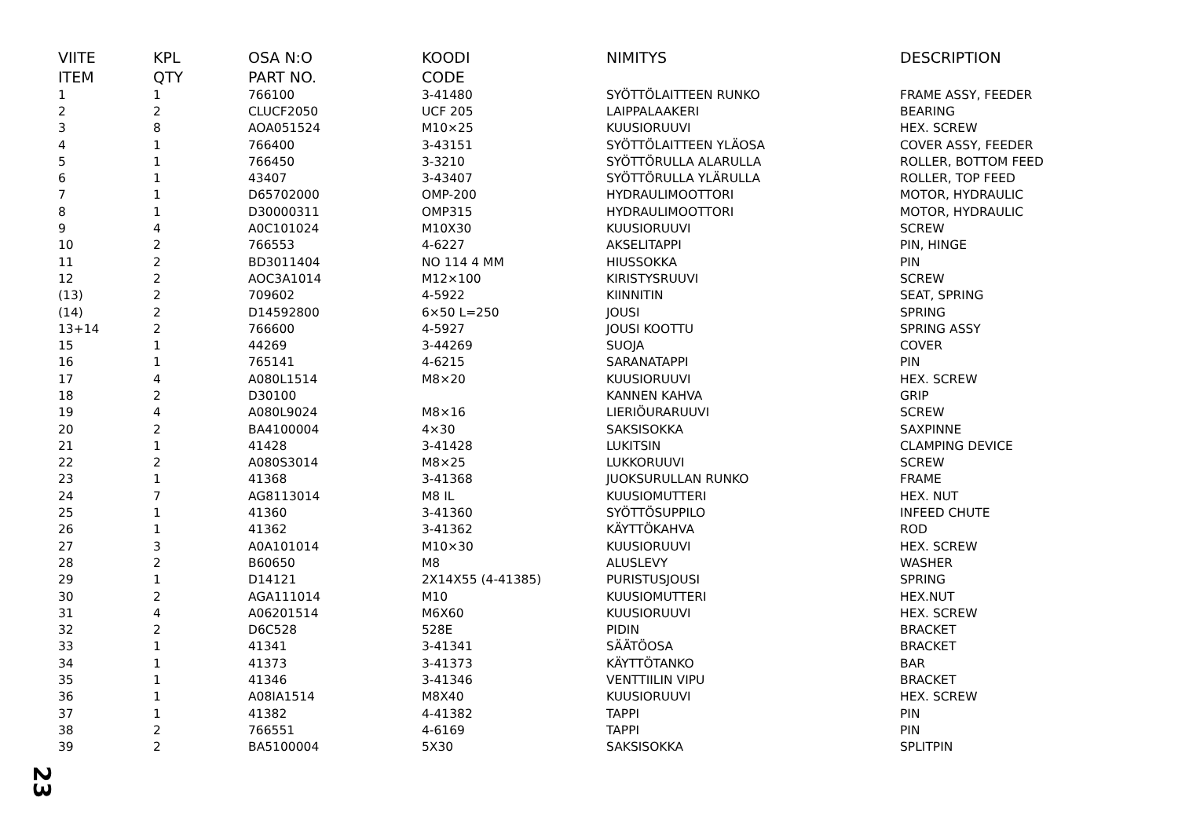| VIITE | KPL | OSA N:O | KOODI | NIMITYS | DESCRIPTION |
| --- | --- | --- | --- | --- | --- |
| ITEM | QTY | PART NO. | CODE | | |
| 1 | 1 | 766100 | 3-41480 | SYÖTTÖLAITTEEN RUNKO | FRAME ASSY, FEEDER |
| 2 | 2 | CLUCF2050 | UCF 205 | LAIPPALAAKERI | BEARING |
| 3 | 8 | AOA051524 | M10×25 | KUUSIORUUVI | HEX. SCREW |
| 4 | 1 | 766400 | 3-43151 | SYÖTTÖLAITTEEN YLÄOSA | COVER ASSY, FEEDER |
| 5 | 1 | 766450 | 3-3210 | SYÖTTÖRULLA ALARULLA | ROLLER, BOTTOM FEED |
| 6 | 1 | 43407 | 3-43407 | SYÖTTÖRULLA YLÄRULLA | ROLLER, TOP FEED |
| 7 | 1 | D65702000 | OMP-200 | HYDRAULIMOOTTORI | MOTOR, HYDRAULIC |
| 8 | 1 | D30000311 | OMP315 | HYDRAULIMOOTTORI | MOTOR, HYDRAULIC |
| 9 | 4 | A0C101024 | M10X30 | KUUSIORUUVI | SCREW |
| 10 | 2 | 766553 | 4-6227 | AKSELITAPPI | PIN, HINGE |
| 11 | 2 | BD3011404 | NO 114 4 MM | HIUSSOKKA | PIN |
| 12 | 2 | AOC3A1014 | M12×100 | KIRISTYSRUUVI | SCREW |
| (13) | 2 | 709602 | 4-5922 | KIINNITIN | SEAT, SPRING |
| (14) | 2 | D14592800 | 6×50 L=250 | JOUSI | SPRING |
| 13+14 | 2 | 766600 | 4-5927 | JOUSI KOOTTU | SPRING ASSY |
| 15 | 1 | 44269 | 3-44269 | SUOJA | COVER |
| 16 | 1 | 765141 | 4-6215 | SARANATAPPI | PIN |
| 17 | 4 | A080L1514 | M8×20 | KUUSIORUUVI | HEX. SCREW |
| 18 | 2 | D30100 | | KANNEN KAHVA | GRIP |
| 19 | 4 | A080L9024 | M8×16 | LIERIÖURARUUVI | SCREW |
| 20 | 2 | BA4100004 | 4×30 | SAKSISOKKA | SAXPINNE |
| 21 | 1 | 41428 | 3-41428 | LUKITSIN | CLAMPING DEVICE |
| 22 | 2 | A080S3014 | M8×25 | LUKKORUUVI | SCREW |
| 23 | 1 | 41368 | 3-41368 | JUOKSURULLAN RUNKO | FRAME |
| 24 | 7 | AG8113014 | M8 IL | KUUSIOMUTTERI | HEX. NUT |
| 25 | 1 | 41360 | 3-41360 | SYÖTTÖSUPPILO | INFEED CHUTE |
| 26 | 1 | 41362 | 3-41362 | KÄYTTÖKAHVA | ROD |
| 27 | 3 | A0A101014 | M10×30 | KUUSIORUUVI | HEX. SCREW |
| 28 | 2 | B60650 | M8 | ALUSLEVY | WASHER |
| 29 | 1 | D14121 | 2X14X55 (4-41385) | PURISTUSJOUSI | SPRING |
| 30 | 2 | AGA111014 | M10 | KUUSIOMUTTERI | HEX.NUT |
| 31 | 4 | A06201514 | M6X60 | KUUSIORUUVI | HEX. SCREW |
| 32 | 2 | D6C528 | 528E | PIDIN | BRACKET |
| 33 | 1 | 41341 | 3-41341 | SÄÄTÖOSA | BRACKET |
| 34 | 1 | 41373 | 3-41373 | KÄYTTÖTANKO | BAR |
| 35 | 1 | 41346 | 3-41346 | VENTTIILIN VIPU | BRACKET |
| 36 | 1 | A08IA1514 | M8X40 | KUUSIORUUVI | HEX. SCREW |
| 37 | 1 | 41382 | 4-41382 | TAPPI | PIN |
| 38 | 2 | 766551 | 4-6169 | TAPPI | PIN |
| 39 | 2 | BA5100004 | 5X30 | SAKSISOKKA | SPLITPIN |
23